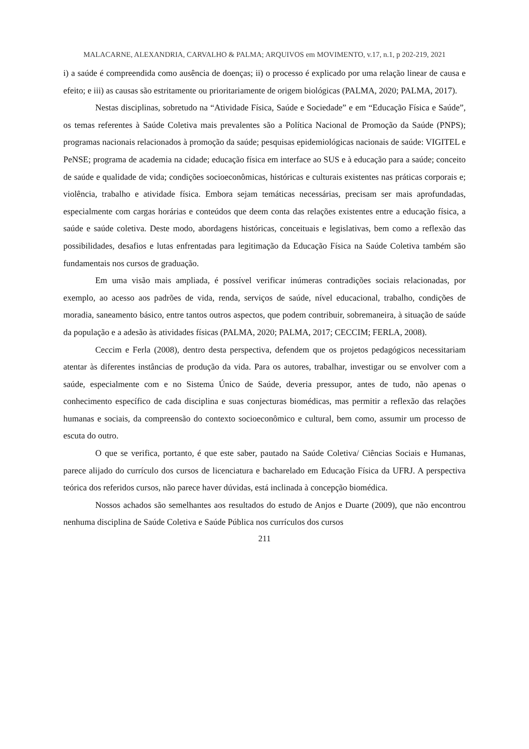MALACARNE, ALEXANDRIA, CARVALHO & PALMA; ARQUIVOS em MOVIMENTO, v.17, n.1, p 202-219, 2021
i) a saúde é compreendida como ausência de doenças; ii) o processo é explicado por uma relação linear de causa e efeito; e iii) as causas são estritamente ou prioritariamente de origem biológicas (PALMA, 2020; PALMA, 2017).
Nestas disciplinas, sobretudo na “Atividade Física, Saúde e Sociedade” e em “Educação Física e Saúde”, os temas referentes à Saúde Coletiva mais prevalentes são a Política Nacional de Promoção da Saúde (PNPS); programas nacionais relacionados à promoção da saúde; pesquisas epidemiológicas nacionais de saúde: VIGITEL e PeNSE; programa de academia na cidade; educação física em interface ao SUS e à educação para a saúde; conceito de saúde e qualidade de vida; condições socioeconômicas, históricas e culturais existentes nas práticas corporais e; violência, trabalho e atividade física. Embora sejam temáticas necessárias, precisam ser mais aprofundadas, especialmente com cargas horárias e conteúdos que deem conta das relações existentes entre a educação física, a saúde e saúde coletiva. Deste modo, abordagens históricas, conceituais e legislativas, bem como a reflexão das possibilidades, desafios e lutas enfrentadas para legitimação da Educação Física na Saúde Coletiva também são fundamentais nos cursos de graduação.
Em uma visão mais ampliada, é possível verificar inúmeras contradições sociais relacionadas, por exemplo, ao acesso aos padrões de vida, renda, serviços de saúde, nível educacional, trabalho, condições de moradia, saneamento básico, entre tantos outros aspectos, que podem contribuir, sobremaneira, à situação de saúde da população e a adesão às atividades físicas (PALMA, 2020; PALMA, 2017; CECCIM; FERLA, 2008).
Ceccim e Ferla (2008), dentro desta perspectiva, defendem que os projetos pedagógicos necessitariam atentar às diferentes instâncias de produção da vida. Para os autores, trabalhar, investigar ou se envolver com a saúde, especialmente com e no Sistema Único de Saúde, deveria pressupor, antes de tudo, não apenas o conhecimento específico de cada disciplina e suas conjecturas biomédicas, mas permitir a reflexão das relações humanas e sociais, da compreensão do contexto socioeconômico e cultural, bem como, assumir um processo de escuta do outro.
O que se verifica, portanto, é que este saber, pautado na Saúde Coletiva/ Ciências Sociais e Humanas, parece alijado do currículo dos cursos de licenciatura e bacharelado em Educação Física da UFRJ. A perspectiva teórica dos referidos cursos, não parece haver dúvidas, está inclinada à concepção biomédica.
Nossos achados são semelhantes aos resultados do estudo de Anjos e Duarte (2009), que não encontrou nenhuma disciplina de Saúde Coletiva e Saúde Pública nos currículos dos cursos
211